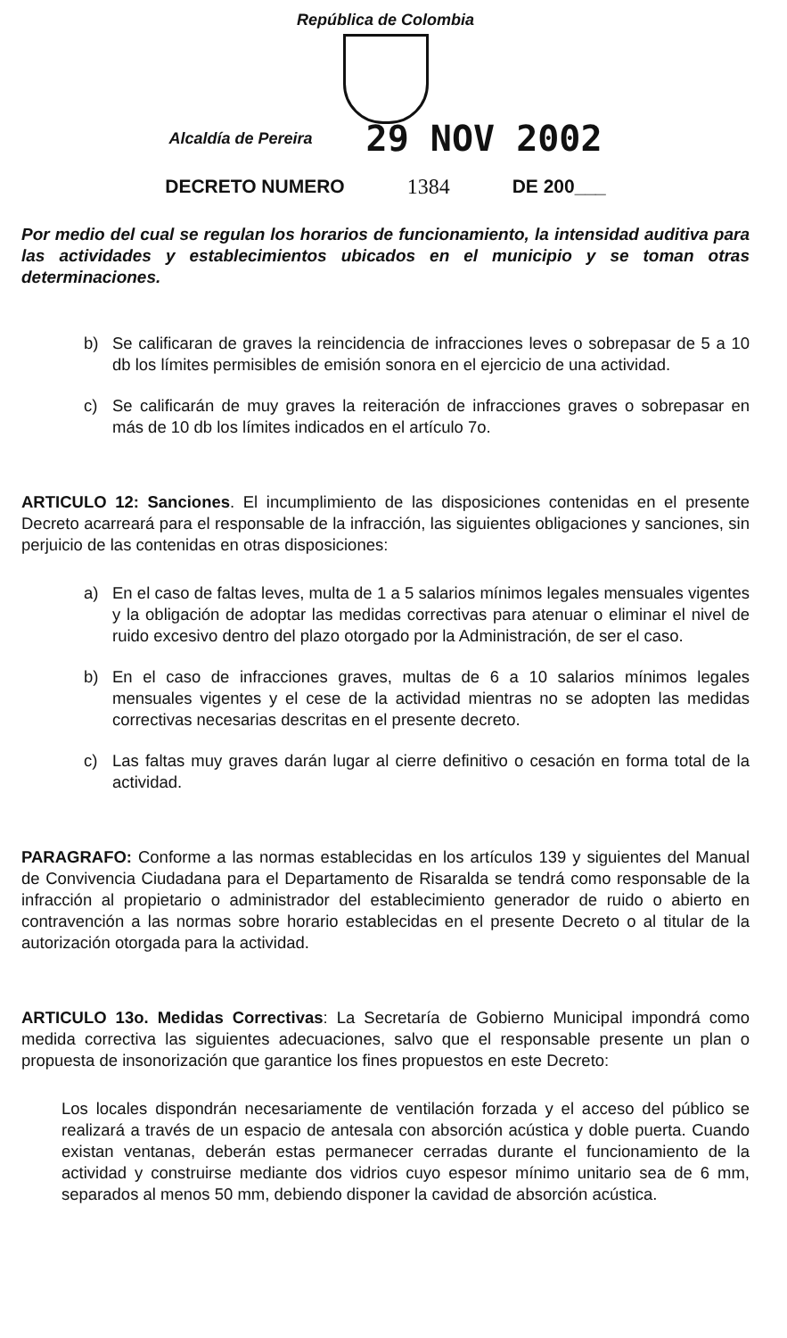República de Colombia
Alcaldía de Pereira 29 NOV 2002
DECRETO NUMERO 1384 DE 200___
Por medio del cual se regulan los horarios de funcionamiento, la intensidad auditiva para las actividades y establecimientos ubicados en el municipio y se toman otras determinaciones.
b) Se calificaran de graves la reincidencia de infracciones leves o sobrepasar de 5 a 10 db los límites permisibles de emisión sonora en el ejercicio de una actividad.
c) Se calificarán de muy graves la reiteración de infracciones graves o sobrepasar en más de 10 db los límites indicados en el artículo 7o.
ARTICULO 12: Sanciones. El incumplimiento de las disposiciones contenidas en el presente Decreto acarreará para el responsable de la infracción, las siguientes obligaciones y sanciones, sin perjuicio de las contenidas en otras disposiciones:
a) En el caso de faltas leves, multa de 1 a 5 salarios mínimos legales mensuales vigentes y la obligación de adoptar las medidas correctivas para atenuar o eliminar el nivel de ruido excesivo dentro del plazo otorgado por la Administración, de ser el caso.
b) En el caso de infracciones graves, multas de 6 a 10 salarios mínimos legales mensuales vigentes y el cese de la actividad mientras no se adopten las medidas correctivas necesarias descritas en el presente decreto.
c) Las faltas muy graves darán lugar al cierre definitivo o cesación en forma total de la actividad.
PARAGRAFO: Conforme a las normas establecidas en los artículos 139 y siguientes del Manual de Convivencia Ciudadana para el Departamento de Risaralda se tendrá como responsable de la infracción al propietario o administrador del establecimiento generador de ruido o abierto en contravención a las normas sobre horario establecidas en el presente Decreto o al titular de la autorización otorgada para la actividad.
ARTICULO 13o. Medidas Correctivas: La Secretaría de Gobierno Municipal impondrá como medida correctiva las siguientes adecuaciones, salvo que el responsable presente un plan o propuesta de insonorización que garantice los fines propuestos en este Decreto:
Los locales dispondrán necesariamente de ventilación forzada y el acceso del público se realizará a través de un espacio de antesala con absorción acústica y doble puerta. Cuando existan ventanas, deberán estas permanecer cerradas durante el funcionamiento de la actividad y construirse mediante dos vidrios cuyo espesor mínimo unitario sea de 6 mm, separados al menos 50 mm, debiendo disponer la cavidad de absorción acústica.